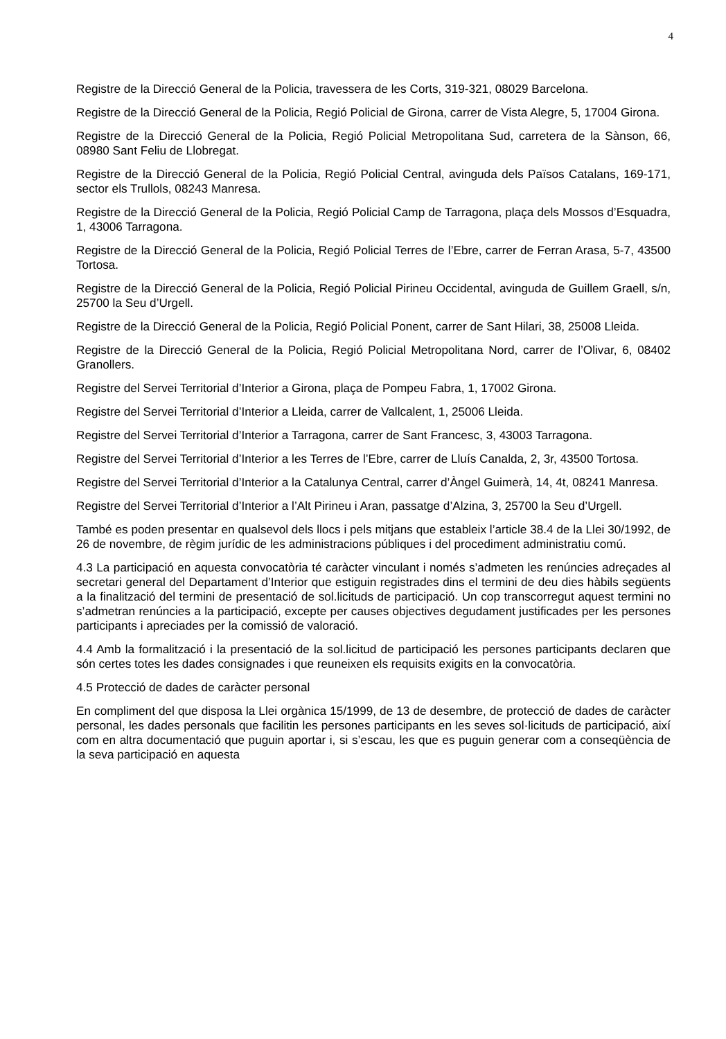4
Registre de la Direcció General de la Policia, travessera de les Corts, 319-321, 08029 Barcelona.
Registre de la Direcció General de la Policia, Regió Policial de Girona, carrer de Vista Alegre, 5, 17004 Girona.
Registre de la Direcció General de la Policia, Regió Policial Metropolitana Sud, carretera de la Sànson, 66, 08980 Sant Feliu de Llobregat.
Registre de la Direcció General de la Policia, Regió Policial Central, avinguda dels Països Catalans, 169-171, sector els Trullols, 08243 Manresa.
Registre de la Direcció General de la Policia, Regió Policial Camp de Tarragona, plaça dels Mossos d’Esquadra, 1, 43006 Tarragona.
Registre de la Direcció General de la Policia, Regió Policial Terres de l’Ebre, carrer de Ferran Arasa, 5-7, 43500 Tortosa.
Registre de la Direcció General de la Policia, Regió Policial Pirineu Occidental, avinguda de Guillem Graell, s/n, 25700 la Seu d’Urgell.
Registre de la Direcció General de la Policia, Regió Policial Ponent, carrer de Sant Hilari, 38, 25008 Lleida.
Registre de la Direcció General de la Policia, Regió Policial Metropolitana Nord, carrer de l’Olivar, 6, 08402 Granollers.
Registre del Servei Territorial d’Interior a Girona, plaça de Pompeu Fabra, 1, 17002 Girona.
Registre del Servei Territorial d’Interior a Lleida, carrer de Vallcalent, 1, 25006 Lleida.
Registre del Servei Territorial d’Interior a Tarragona, carrer de Sant Francesc, 3, 43003 Tarragona.
Registre del Servei Territorial d’Interior a les Terres de l’Ebre, carrer de Lluís Canalda, 2, 3r, 43500 Tortosa.
Registre del Servei Territorial d’Interior a la Catalunya Central, carrer d’Àngel Guimerà, 14, 4t, 08241 Manresa.
Registre del Servei Territorial d’Interior a l’Alt Pirineu i Aran, passatge d’Alzina, 3, 25700 la Seu d’Urgell.
També es poden presentar en qualsevol dels llocs i pels mitjans que estableix l’article 38.4 de la Llei 30/1992, de 26 de novembre, de règim jurídic de les administracions públiques i del procediment administratiu comú.
4.3 La participació en aquesta convocatòria té caràcter vinculant i només s’admeten les renúncies adreçades al secretari general del Departament d’Interior que estiguin registrades dins el termini de deu dies hàbils següents a la finalització del termini de presentació de sol.licituds de participació. Un cop transcorregut aquest termini no s’admetran renúncies a la participació, excepte per causes objectives degudament justificades per les persones participants i apreciades per la comissió de valoració.
4.4 Amb la formalització i la presentació de la sol.licitud de participació les persones participants declaren que són certes totes les dades consignades i que reuneixen els requisits exigits en la convocatòria.
4.5 Protecció de dades de caràcter personal
En compliment del que disposa la Llei orgànica 15/1999, de 13 de desembre, de protecció de dades de caràcter personal, les dades personals que facilitin les persones participants en les seves sol·licituds de participació, així com en altra documentació que puguin aportar i, si s’escau, les que es puguin generar com a conseqüència de la seva participació en aquesta